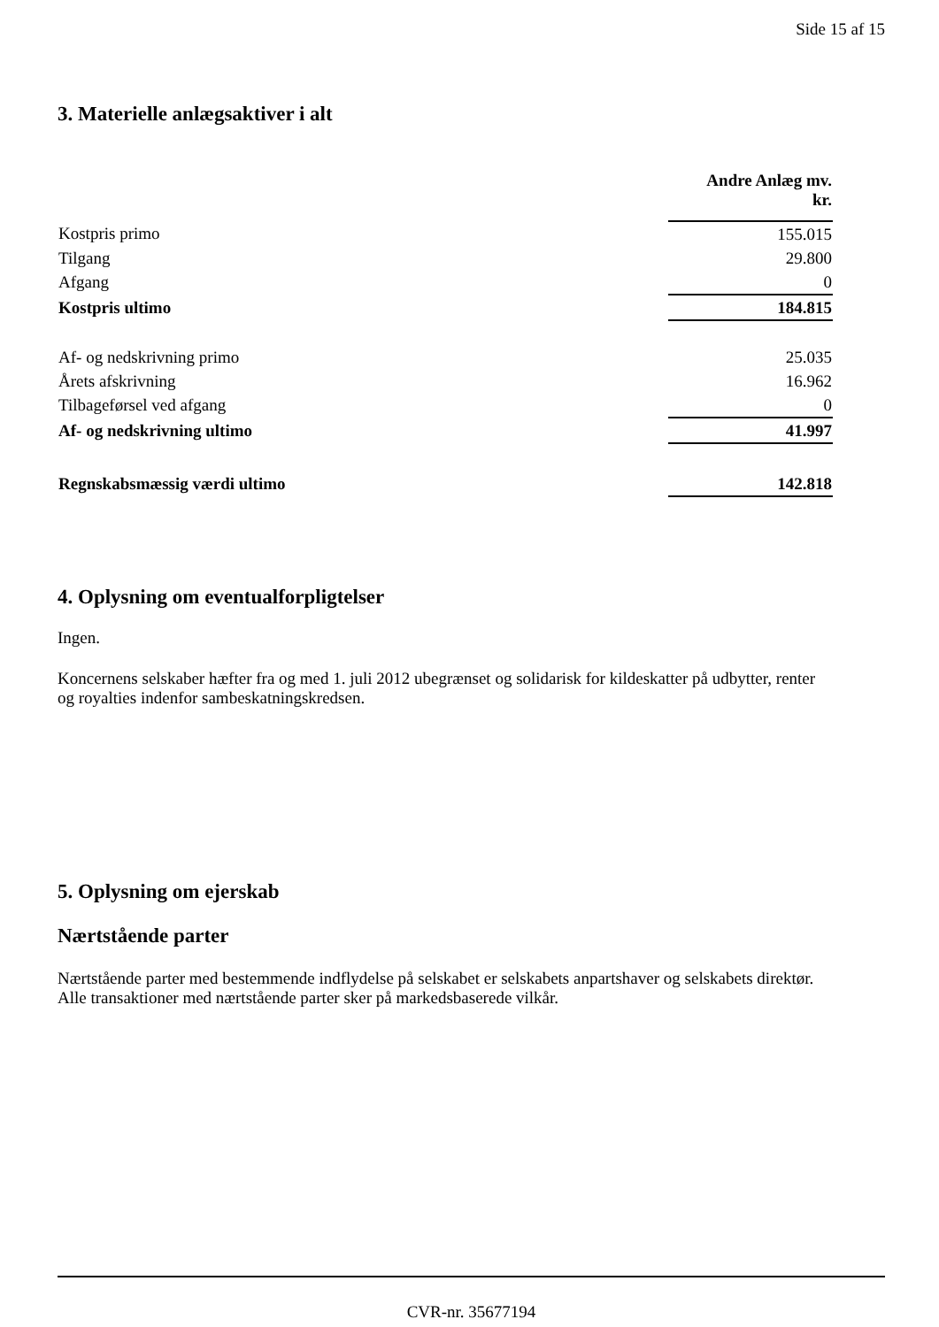Side 15 af 15
3. Materielle anlægsaktiver i alt
| | Andre Anlæg mv. kr. |
| Kostpris primo | 155.015 |
| Tilgang | 29.800 |
| Afgang | 0 |
| Kostpris ultimo | 184.815 |
| Af- og nedskrivning primo | 25.035 |
| Årets afskrivning | 16.962 |
| Tilbageførsel ved afgang | 0 |
| Af- og nedskrivning ultimo | 41.997 |
| Regnskabsmæssig værdi ultimo | 142.818 |
4. Oplysning om eventualforpligtelser
Ingen.
Koncernens selskaber hæfter fra og med 1. juli 2012 ubegrænset og solidarisk for kildeskatter på udbytter, renter og royalties indenfor sambeskatningskredsen.
5. Oplysning om ejerskab
Nærtstående parter
Nærtstående parter med bestemmende indflydelse på selskabet er selskabets anpartshaver og selskabets direktør.
Alle transaktioner med nærtstående parter sker på markedsbaserede vilkår.
CVR-nr. 35677194